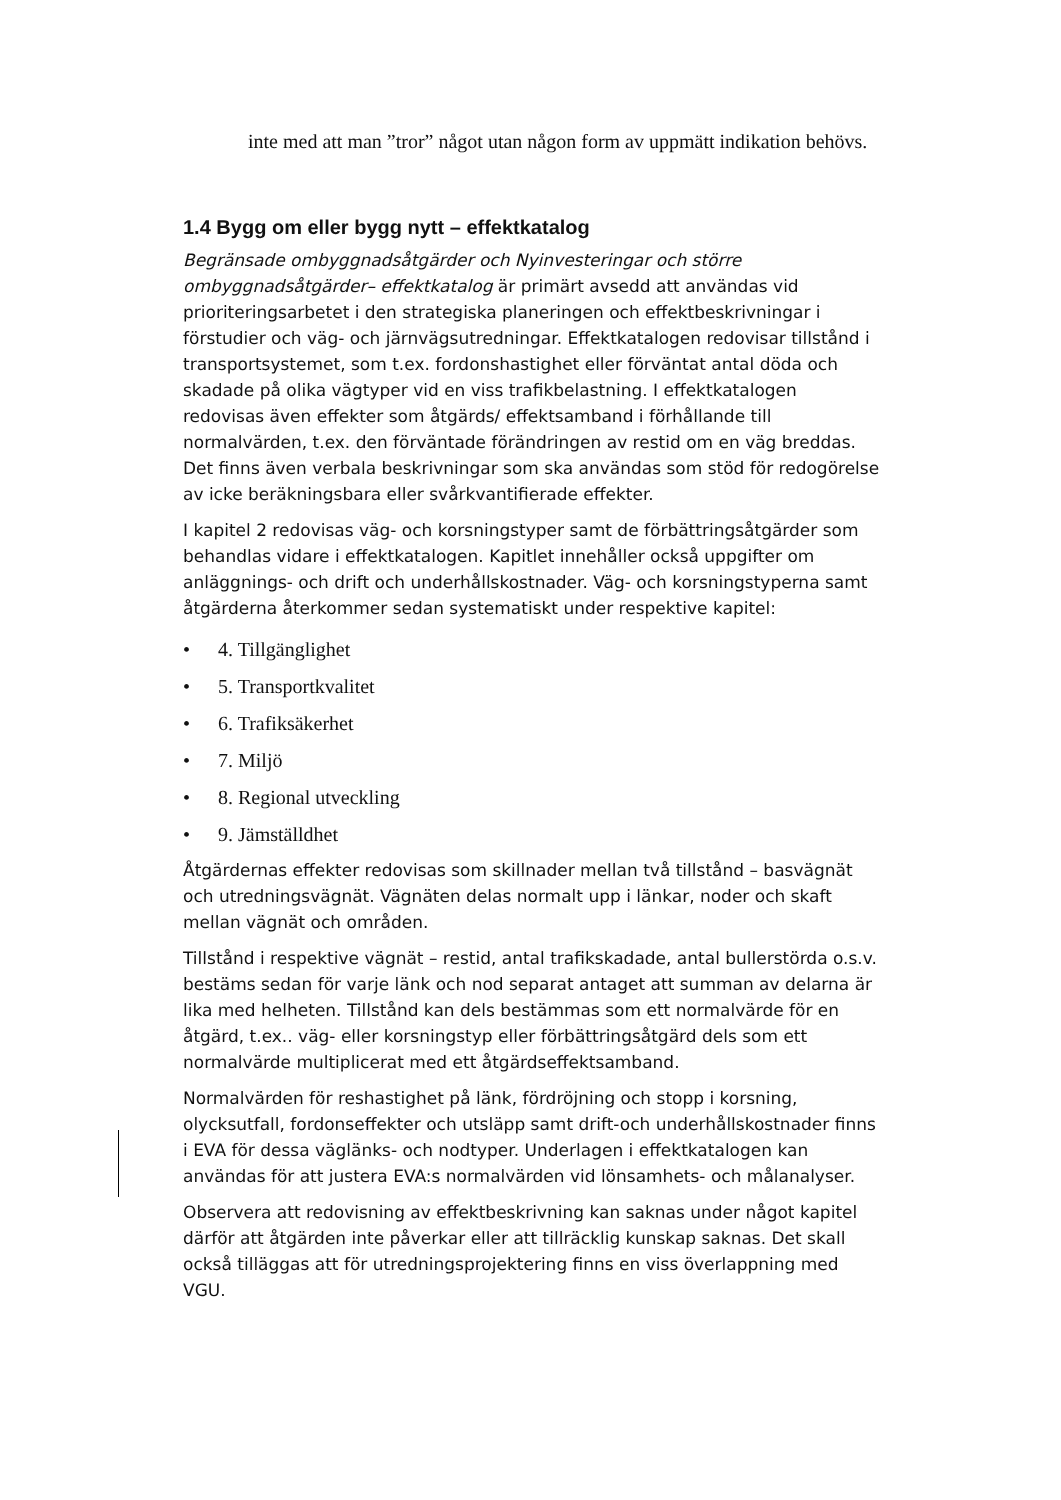inte med att man ”tror” något utan någon form av uppmätt indikation behövs.
1.4 Bygg om eller bygg nytt – effektkatalog
Begränsade ombyggnadsåtgärder och Nyinvesteringar och större ombyggnadsåtgärder– effektkatalog är primärt avsedd att användas vid prioriteringsarbetet i den strategiska planeringen och effektbeskrivningar i förstudier och väg- och järnvägsutredningar. Effektkatalogen redovisar tillstånd i transportsystemet, som t.ex. fordonshastighet eller förväntat antal döda och skadade på olika vägtyper vid en viss trafikbelastning. I effektkatalogen redovisas även effekter som åtgärds/ effektsamband i förhållande till normalvärden, t.ex. den förväntade förändringen av restid om en väg breddas. Det finns även verbala beskrivningar som ska användas som stöd för redogörelse av icke beräkningsbara eller svårkvantifierade effekter.
I kapitel 2 redovisas väg- och korsningstyper samt de förbättringsåtgärder som behandlas vidare i effektkatalogen. Kapitlet innehåller också uppgifter om anläggnings- och drift och underhållskostnader. Väg- och korsningstyperna samt åtgärderna återkommer sedan systematiskt under respektive kapitel:
• 4. Tillgänglighet
• 5. Transportkvalitet
• 6. Trafiksäkerhet
• 7. Miljö
• 8. Regional utveckling
• 9. Jämställdhet
Åtgärdernas effekter redovisas som skillnader mellan två tillstånd – basvägnät och utredningsvägnät. Vägnäten delas normalt upp i länkar, noder och skaft mellan vägnät och områden.
Tillstånd i respektive vägnät – restid, antal trafikskadade, antal bullerstörda o.s.v. bestäms sedan för varje länk och nod separat antaget att summan av delarna är lika med helheten. Tillstånd kan dels bestämmas som ett normalvärde för en åtgärd, t.ex.. väg- eller korsningstyp eller förbättringsåtgärd dels som ett normalvärde multiplicerat med ett åtgärdseffektsamband.
Normalvärden för reshastighet på länk, fördröjning och stopp i korsning, olycksutfall, fordonseffekter och utsläpp samt drift-och underhållskostnader finns i EVA för dessa väglänks- och nodtyper. Underlagen i effektkatalogen kan användas för att justera EVA:s normalvärden vid lönsamhets- och målanalyser.
Observera att redovisning av effektbeskrivning kan saknas under något kapitel därför att åtgärden inte påverkar eller att tillräcklig kunskap saknas. Det skall också tilläggas att för utredningsprojektering finns en viss överlappning med VGU.